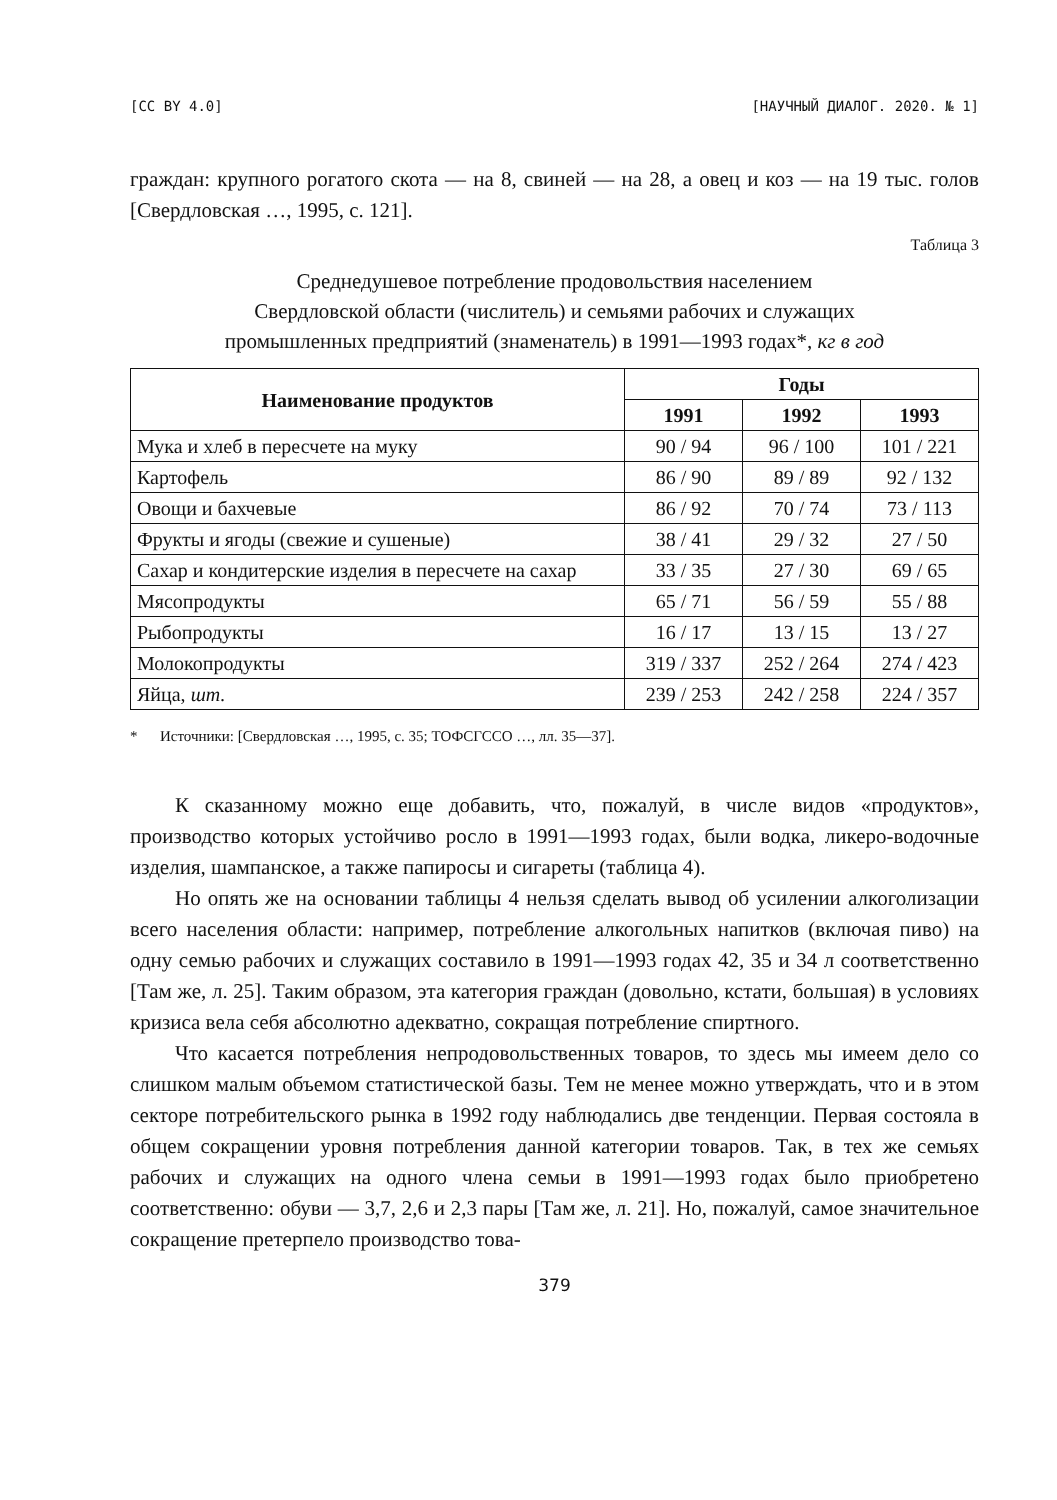[CC BY 4.0] [НАУЧНЫЙ ДИАЛОГ. 2020. № 1]
граждан: крупного рогатого скота — на 8, свиней — на 28, а овец и коз — на 19 тыс. голов [Свердловская …, 1995, с. 121].
Таблица 3
Среднедушевое потребление продовольствия населением
Свердловской области (числитель) и семьями рабочих и служащих
промышленных предприятий (знаменатель) в 1991—1993 годах*, кг в год
| Наименование продуктов | Годы | | |
| --- | --- | --- | --- |
| | 1991 | 1992 | 1993 |
| Мука и хлеб в пересчете на муку | 90 / 94 | 96 / 100 | 101 / 221 |
| Картофель | 86 / 90 | 89 / 89 | 92 / 132 |
| Овощи и бахчевые | 86 / 92 | 70 / 74 | 73 / 113 |
| Фрукты и ягоды (свежие и сушеные) | 38 / 41 | 29 / 32 | 27 / 50 |
| Сахар и кондитерские изделия в пересчете на сахар | 33 / 35 | 27 / 30 | 69 / 65 |
| Мясопродукты | 65 / 71 | 56 / 59 | 55 / 88 |
| Рыбопродукты | 16 / 17 | 13 / 15 | 13 / 27 |
| Молокопродукты | 319 / 337 | 252 / 264 | 274 / 423 |
| Яйца, шт. | 239 / 253 | 242 / 258 | 224 / 357 |
* Источники: [Свердловская …, 1995, с. 35; ТОФСГССО …, лл. 35—37].
К сказанному можно еще добавить, что, пожалуй, в числе видов «продуктов», производство которых устойчиво росло в 1991—1993 годах, были водка, ликеро-водочные изделия, шампанское, а также папиросы и сигареты (таблица 4).
Но опять же на основании таблицы 4 нельзя сделать вывод об усилении алкоголизации всего населения области: например, потребление алкогольных напитков (включая пиво) на одну семью рабочих и служащих составило в 1991—1993 годах 42, 35 и 34 л соответственно [Там же, л. 25]. Таким образом, эта категория граждан (довольно, кстати, большая) в условиях кризиса вела себя абсолютно адекватно, сокращая потребление спиртного.
Что касается потребления непродовольственных товаров, то здесь мы имеем дело со слишком малым объемом статистической базы. Тем не менее можно утверждать, что и в этом секторе потребительского рынка в 1992 году наблюдались две тенденции. Первая состояла в общем сокращении уровня потребления данной категории товаров. Так, в тех же семьях рабочих и служащих на одного члена семьи в 1991—1993 годах было приобретено соответственно: обуви — 3,7, 2,6 и 2,3 пары [Там же, л. 21]. Но, пожалуй, самое значительное сокращение претерпело производство това-
379